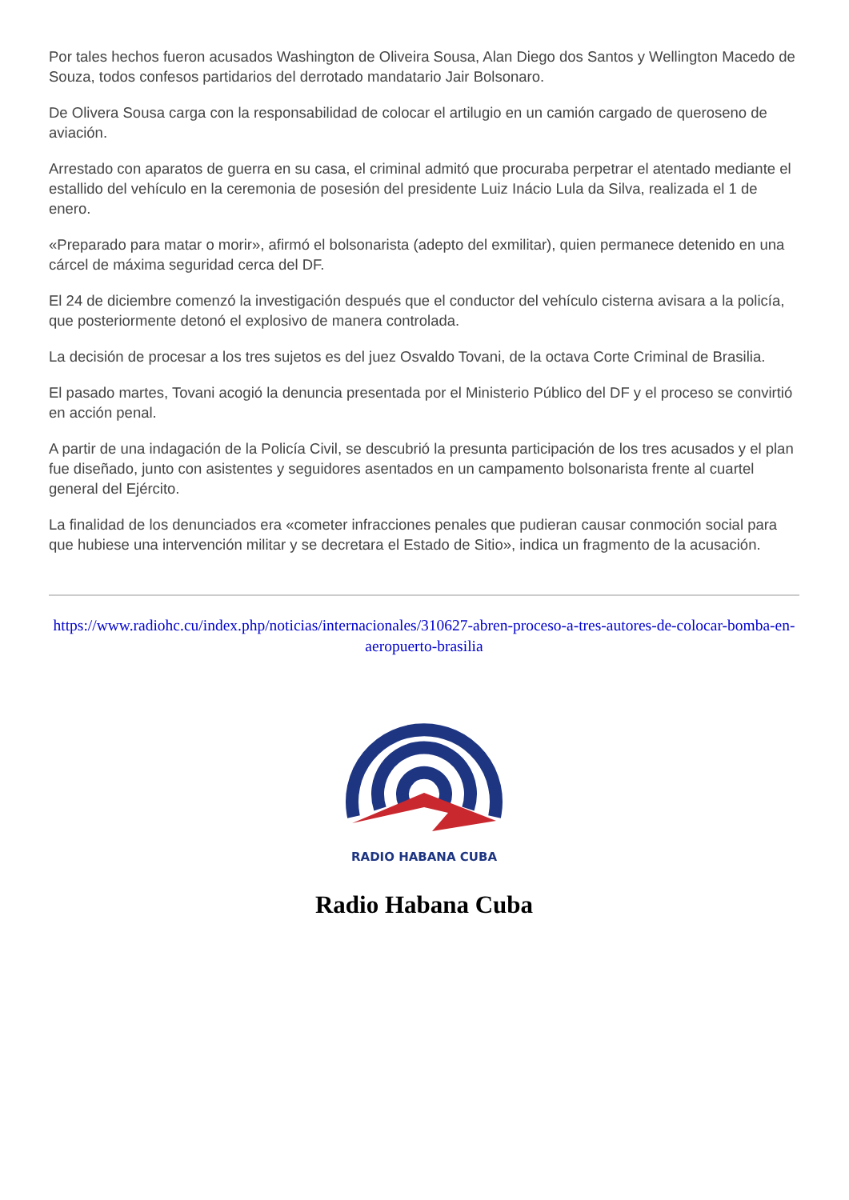Por tales hechos fueron acusados Washington de Oliveira Sousa, Alan Diego dos Santos y Wellington Macedo de Souza, todos confesos partidarios del derrotado mandatario Jair Bolsonaro.
De Olivera Sousa carga con la responsabilidad de colocar el artilugio en un camión cargado de queroseno de aviación.
Arrestado con aparatos de guerra en su casa, el criminal admitó que procuraba perpetrar el atentado mediante el estallido del vehículo en la ceremonia de posesión del presidente Luiz Inácio Lula da Silva, realizada el 1 de enero.
«Preparado para matar o morir», afirmó el bolsonarista (adepto del exmilitar), quien permanece detenido en una cárcel de máxima seguridad cerca del DF.
El 24 de diciembre comenzó la investigación después que el conductor del vehículo cisterna avisara a la policía, que posteriormente detonó el explosivo de manera controlada.
La decisión de procesar a los tres sujetos es del juez Osvaldo Tovani, de la octava Corte Criminal de Brasilia.
El pasado martes, Tovani acogió la denuncia presentada por el Ministerio Público del DF y el proceso se convirtió en acción penal.
A partir de una indagación de la Policía Civil, se descubrió la presunta participación de los tres acusados y el plan fue diseñado, junto con asistentes y seguidores asentados en un campamento bolsonarista frente al cuartel general del Ejército.
La finalidad de los denunciados era «cometer infracciones penales que pudieran causar conmoción social para que hubiese una intervención militar y se decretara el Estado de Sitio», indica un fragmento de la acusación.
https://www.radiohc.cu/index.php/noticias/internacionales/310627-abren-proceso-a-tres-autores-de-colocar-bomba-en-aeropuerto-brasilia
RADIO HABANA CUBA
Radio Habana Cuba